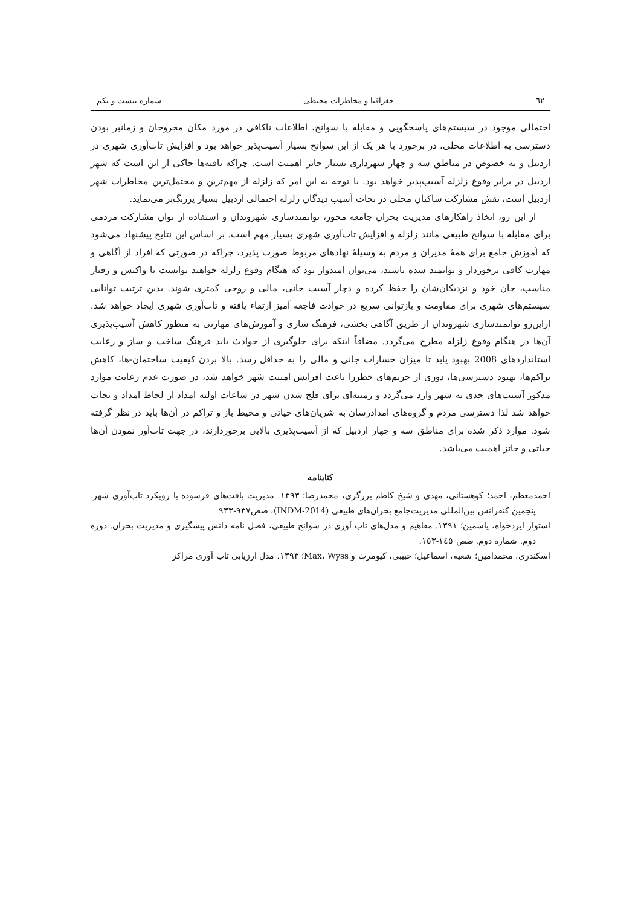٦٢ جغرافیا و مخاطرات محیطی شماره بیست و یکم
احتمالی موجود در سیستم‌های پاسخگویی و مقابله با سوانح، اطلاعات ناکافی در مورد مکان مجروحان و زمانبر بودن دسترسی به اطلاعات محلی، در برخورد با هر یک از این سوانح بسیار آسیب‌پذیر خواهد بود و افزایش تاب‌آوری شهری در اردبیل و به خصوص در مناطق سه و چهار شهرداری بسیار حائز اهمیت است. چراکه یافته‌ها حاکی از این است که شهر اردبیل در برابر وقوع زلزله آسیب‌پذیر خواهد بود. با توجه به این امر که زلزله از مهم‌ترین و محتمل‌ترین مخاطرات شهر اردبیل است، نقش مشارکت ساکنان محلی در نجات آسیب دیدگان زلزله احتمالی اردبیل بسیار پررنگ‌تر می‌نماید.
از این رو، اتخاذ راهکارهای مدیریت بحران جامعه محور، توانمندسازی شهروندان و استفاده از توان مشارکت مردمی برای مقابله با سوانح طبیعی مانند زلزله و افزایش تاب‌آوری شهری بسیار مهم است. بر اساس این نتایج پیشنهاد می‌شود که آموزش جامع برای همهٔ مدیران و مردم به وسیلهٔ نهادهای مربوط صورت پذیرد، چراکه در صورتی که افراد از آگاهی و مهارت کافی برخوردار و توانمند شده باشند، می‌توان امیدوار بود که هنگام وقوع زلزله خواهند توانست با واکنش و رفتار مناسب، جان خود و نزدیکان‌شان را حفظ کرده و دچار آسیب جانی، مالی و روحی کمتری شوند. بدین ترتیب توانایی سیستم‌های شهری برای مقاومت و بازتوانی سریع در حوادث فاجعه آمیز ارتقاء یافته و تاب‌آوری شهری ایجاد خواهد شد. ازاین‌رو توانمندسازی شهروندان از طریق آگاهی بخشی، فرهنگ سازی و آموزش‌های مهارتی به منظور کاهش آسیب‌پذیری آن‌ها در هنگام وقوع زلزله مطرح می‌گردد. مضافاً اینکه برای جلوگیری از حوادث باید فرهنگ ساخت و ساز و رعایت استانداردهای 2008 بهبود یابد تا میزان خسارات جانی و مالی را به حداقل رسد. بالا بردن کیفیت ساختمان-ها، کاهش تراکم‌ها، بهبود دسترسی‌ها، دوری از حریم‌های خطرزا باعث افزایش امنیت شهر خواهد شد، در صورت عدم رعایت موارد مذکور آسیب‌های جدی به شهر وارد می‌گردد و زمینه‌ای برای فلج شدن شهر در ساعات اولیه امداد از لحاظ امداد و نجات خواهد شد لذا دسترسی مردم و گروه‌های امدادرسان به شریان‌های حیاتی و محیط باز و تراکم در آن‌ها باید در نظر گرفته شود. موارد ذکر شده برای مناطق سه و چهار اردبیل که از آسیب‌پذیری بالایی برخوردارند، در جهت تاب‌آور نمودن آن‌ها حیاتی و حائز اهمیت می‌باشد.
کتابنامه
احمدمعظم، احمد؛ کوهستانی، مهدی و شیخ کاظم برزگری، محمدرضا؛ ۱۳۹۳. مدیریت بافت‌های فرسوده با رویکرد تاب‌آوری شهر. پنجمین کنفرانس بین‌المللی مدیریت‌جامع بحران‌های طبیعی (INDM-2014)، صص۹۳۷-۹۳۳
استوار ایزدخواه، یاسمین؛ ۱۳۹۱. مفاهیم و مدل‌های تاب آوری در سوانح طبیعی، فصل نامه دانش پیشگیری و مدیریت بحران. دوره دوم. شماره دوم. صص ۱٤٥-۱٥۳.
اسکندری، محمدامین؛ شعیه، اسماعیل؛ حبیبی، کیومرث و Max، Wyss؛ ۱۳۹۳. مدل ارزیابی تاب آوری مراکز